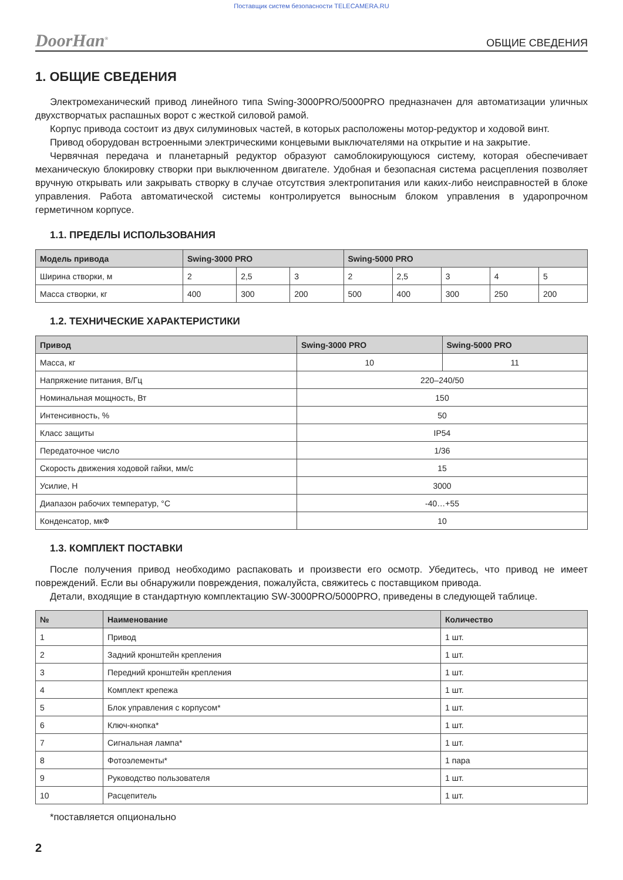Поставщик систем безопасности TELECAMERA.RU
DoorHan<sup>®</sup> ОБЩИЕ СВЕДЕНИЯ
1. ОБЩИЕ СВЕДЕНИЯ
Электромеханический привод линейного типа Swing-3000PRO/5000PRO предназначен для автоматизации уличных двухстворчатых распашных ворот с жесткой силовой рамой.
Корпус привода состоит из двух силуминовых частей, в которых расположены мотор-редуктор и ходовой винт.
Привод оборудован встроенными электрическими концевыми выключателями на открытие и на закрытие.
Червячная передача и планетарный редуктор образуют самоблокирующуюся систему, которая обеспечивает механическую блокировку створки при выключенном двигателе. Удобная и безопасная система расцепления позволяет вручную открывать или закрывать створку в случае отсутствия электропитания или каких-либо неисправностей в блоке управления. Работа автоматической системы контролируется выносным блоком управления в ударопрочном герметичном корпусе.
1.1. ПРЕДЕЛЫ ИСПОЛЬЗОВАНИЯ
| Модель привода | Swing-3000 PRO | | | Swing-5000 PRO | | | | |
| --- | --- | --- | --- | --- | --- | --- | --- | --- |
| Ширина створки, м | 2 | 2,5 | 3 | 2 | 2,5 | 3 | 4 | 5 |
| Масса створки, кг | 400 | 300 | 200 | 500 | 400 | 300 | 250 | 200 |
1.2. ТЕХНИЧЕСКИЕ ХАРАКТЕРИСТИКИ
| Привод | Swing-3000 PRO | Swing-5000 PRO |
| --- | --- | --- |
| Масса, кг | 10 | 11 |
| Напряжение питания, В/Гц | 220–240/50 | |
| Номинальная мощность, Вт | 150 | |
| Интенсивность, % | 50 | |
| Класс защиты | IP54 | |
| Передаточное число | 1/36 | |
| Скорость движения ходовой гайки, мм/с | 15 | |
| Усилие, Н | 3000 | |
| Диапазон рабочих температур, °С | -40…+55 | |
| Конденсатор, мкФ | 10 | |
1.3. КОМПЛЕКТ ПОСТАВКИ
После получения привод необходимо распаковать и произвести его осмотр. Убедитесь, что привод не имеет повреждений. Если вы обнаружили повреждения, пожалуйста, свяжитесь с поставщиком привода.
Детали, входящие в стандартную комплектацию SW-3000PRO/5000PRO, приведены в следующей таблице.
| № | Наименование | Количество |
| --- | --- | --- |
| 1 | Привод | 1 шт. |
| 2 | Задний кронштейн крепления | 1 шт. |
| 3 | Передний кронштейн крепления | 1 шт. |
| 4 | Комплект крепежа | 1 шт. |
| 5 | Блок управления с корпусом* | 1 шт. |
| 6 | Ключ-кнопка* | 1 шт. |
| 7 | Сигнальная лампа* | 1 шт. |
| 8 | Фотоэлементы* | 1 пара |
| 9 | Руководство пользователя | 1 шт. |
| 10 | Расцепитель | 1 шт. |
*поставляется опционально
2